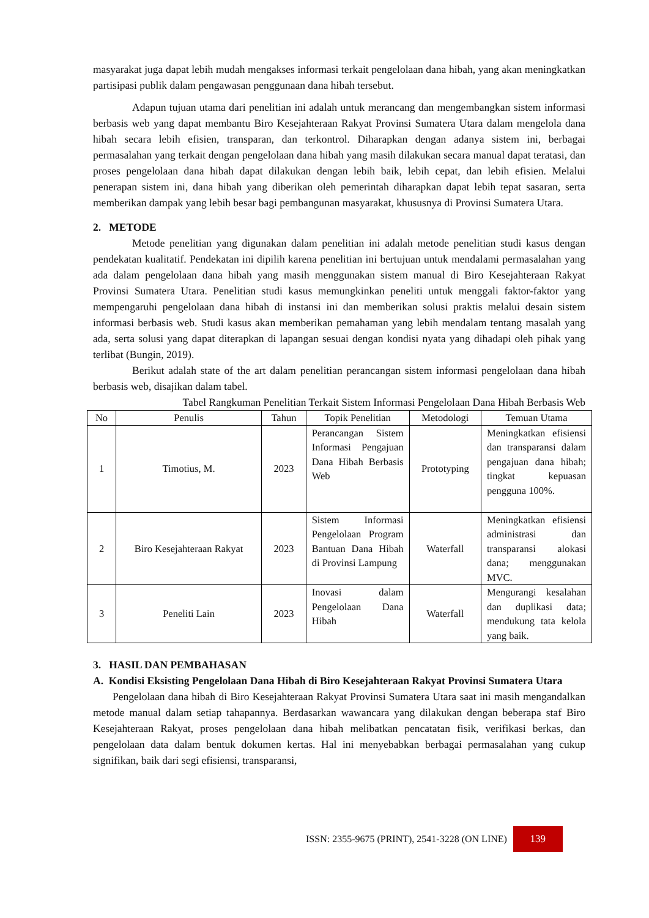masyarakat juga dapat lebih mudah mengakses informasi terkait pengelolaan dana hibah, yang akan meningkatkan partisipasi publik dalam pengawasan penggunaan dana hibah tersebut.
Adapun tujuan utama dari penelitian ini adalah untuk merancang dan mengembangkan sistem informasi berbasis web yang dapat membantu Biro Kesejahteraan Rakyat Provinsi Sumatera Utara dalam mengelola dana hibah secara lebih efisien, transparan, dan terkontrol. Diharapkan dengan adanya sistem ini, berbagai permasalahan yang terkait dengan pengelolaan dana hibah yang masih dilakukan secara manual dapat teratasi, dan proses pengelolaan dana hibah dapat dilakukan dengan lebih baik, lebih cepat, dan lebih efisien. Melalui penerapan sistem ini, dana hibah yang diberikan oleh pemerintah diharapkan dapat lebih tepat sasaran, serta memberikan dampak yang lebih besar bagi pembangunan masyarakat, khususnya di Provinsi Sumatera Utara.
2. METODE
Metode penelitian yang digunakan dalam penelitian ini adalah metode penelitian studi kasus dengan pendekatan kualitatif. Pendekatan ini dipilih karena penelitian ini bertujuan untuk mendalami permasalahan yang ada dalam pengelolaan dana hibah yang masih menggunakan sistem manual di Biro Kesejahteraan Rakyat Provinsi Sumatera Utara. Penelitian studi kasus memungkinkan peneliti untuk menggali faktor-faktor yang mempengaruhi pengelolaan dana hibah di instansi ini dan memberikan solusi praktis melalui desain sistem informasi berbasis web. Studi kasus akan memberikan pemahaman yang lebih mendalam tentang masalah yang ada, serta solusi yang dapat diterapkan di lapangan sesuai dengan kondisi nyata yang dihadapi oleh pihak yang terlibat (Bungin, 2019).
Berikut adalah state of the art dalam penelitian perancangan sistem informasi pengelolaan dana hibah berbasis web, disajikan dalam tabel.
Tabel Rangkuman Penelitian Terkait Sistem Informasi Pengelolaan Dana Hibah Berbasis Web
| No | Penulis | Tahun | Topik Penelitian | Metodologi | Temuan Utama |
| --- | --- | --- | --- | --- | --- |
| 1 | Timotius, M. | 2023 | Perancangan Sistem Informasi Pengajuan Dana Hibah Berbasis Web | Prototyping | Meningkatkan efisiensi dan transparansi dalam pengajuan dana hibah; tingkat kepuasan pengguna 100%. |
| 2 | Biro Kesejahteraan Rakyat | 2023 | Sistem Informasi Pengelolaan Program Bantuan Dana Hibah di Provinsi Lampung | Waterfall | Meningkatkan efisiensi administrasi dan transparansi alokasi dana; menggunakan MVC. |
| 3 | Peneliti Lain | 2023 | Inovasi dalam Pengelolaan Dana Hibah | Waterfall | Mengurangi kesalahan dan duplikasi data; mendukung tata kelola yang baik. |
3. HASIL DAN PEMBAHASAN
A. Kondisi Eksisting Pengelolaan Dana Hibah di Biro Kesejahteraan Rakyat Provinsi Sumatera Utara
Pengelolaan dana hibah di Biro Kesejahteraan Rakyat Provinsi Sumatera Utara saat ini masih mengandalkan metode manual dalam setiap tahapannya. Berdasarkan wawancara yang dilakukan dengan beberapa staf Biro Kesejahteraan Rakyat, proses pengelolaan dana hibah melibatkan pencatatan fisik, verifikasi berkas, dan pengelolaan data dalam bentuk dokumen kertas. Hal ini menyebabkan berbagai permasalahan yang cukup signifikan, baik dari segi efisiensi, transparansi,
ISSN: 2355-9675 (PRINT), 2541-3228 (ON LINE) 139